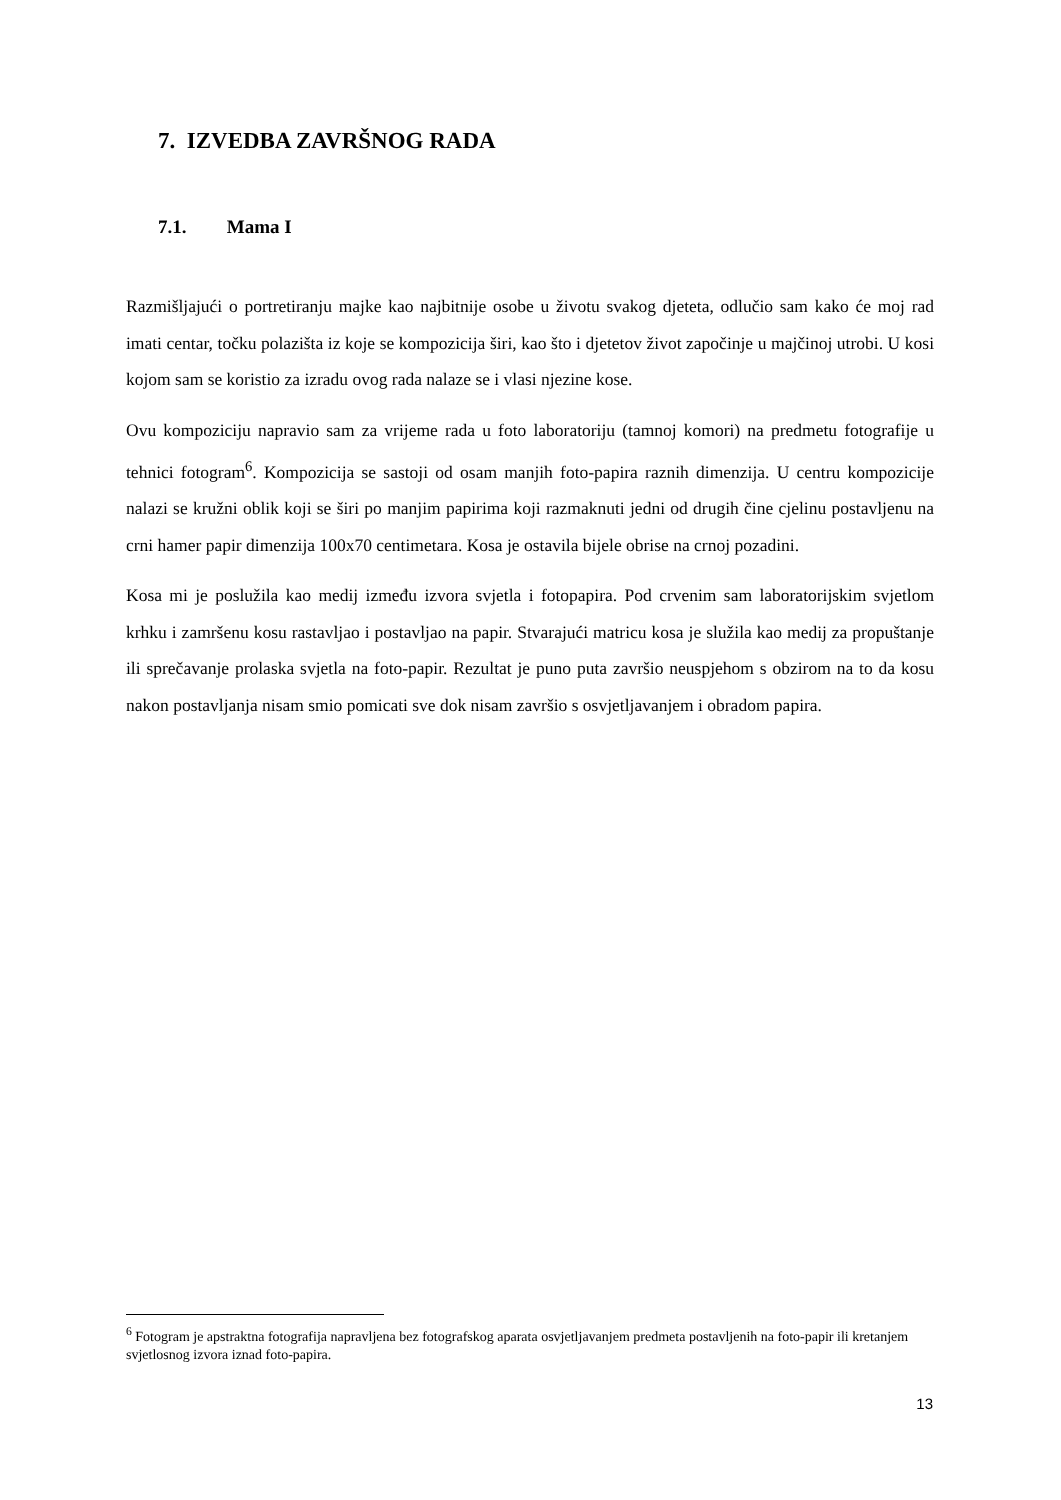7. IZVEDBA ZAVRŠNOG RADA
7.1. Mama I
Razmišljajući o portretiranju majke kao najbitnije osobe u životu svakog djeteta, odlučio sam kako će moj rad imati centar, točku polazišta iz koje se kompozicija širi, kao što i djetetov život započinje u majčinoj utrobi. U kosi kojom sam se koristio za izradu ovog rada nalaze se i vlasi njezine kose.
Ovu kompoziciju napravio sam za vrijeme rada u foto laboratoriju (tamnoj komori) na predmetu fotografije u tehnici fotogram<sup>6</sup>. Kompozicija se sastoji od osam manjih foto-papira raznih dimenzija. U centru kompozicije nalazi se kružni oblik koji se širi po manjim papirima koji razmaknuti jedni od drugih čine cjelinu postavljenu na crni hamer papir dimenzija 100x70 centimetara. Kosa je ostavila bijele obrise na crnoj pozadini.
Kosa mi je poslužila kao medij između izvora svjetla i fotopapira. Pod crvenim sam laboratorijskim svjetlom krhku i zamršenu kosu rastavljao i postavljao na papir. Stvarajući matricu kosa je služila kao medij za propuštanje ili sprečavanje prolaska svjetla na foto-papir. Rezultat je puno puta završio neuspjehom s obzirom na to da kosu nakon postavljanja nisam smio pomicati sve dok nisam završio s osvjetljavanjem i obradom papira.
<sup>6</sup> Fotogram je apstraktna fotografija napravljena bez fotografskog aparata osvjetljavanjem predmeta postavljenih na foto-papir ili kretanjem svjetlosnog izvora iznad foto-papira.
13